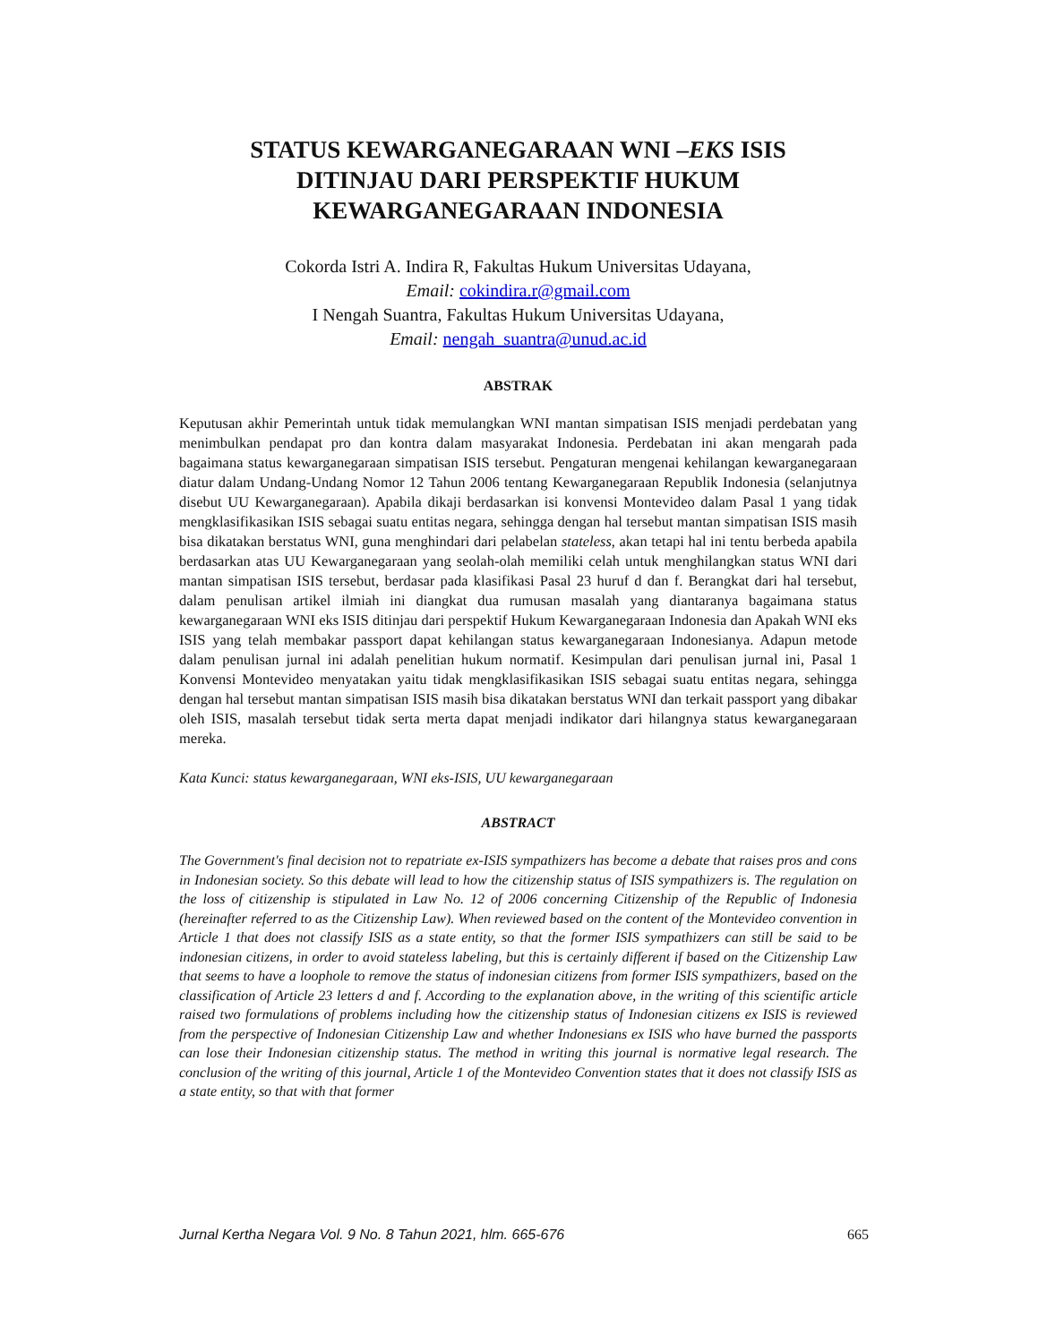STATUS KEWARGANEGARAAN WNI –EKS ISIS
DITINJAU DARI PERSPEKTIF HUKUM
KEWARGANEGARAAN INDONESIA
Cokorda Istri A. Indira R, Fakultas Hukum Universitas Udayana,
Email: cokindira.r@gmail.com
I Nengah Suantra, Fakultas Hukum Universitas Udayana,
Email: nengah_suantra@unud.ac.id
ABSTRAK
Keputusan akhir Pemerintah untuk tidak memulangkan WNI mantan simpatisan ISIS menjadi perdebatan yang menimbulkan pendapat pro dan kontra dalam masyarakat Indonesia. Perdebatan ini akan mengarah pada bagaimana status kewarganegaraan simpatisan ISIS tersebut. Pengaturan mengenai kehilangan kewarganegaraan diatur dalam Undang-Undang Nomor 12 Tahun 2006 tentang Kewarganegaraan Republik Indonesia (selanjutnya disebut UU Kewarganegaraan). Apabila dikaji berdasarkan isi konvensi Montevideo dalam Pasal 1 yang tidak mengklasifikasikan ISIS sebagai suatu entitas negara, sehingga dengan hal tersebut mantan simpatisan ISIS masih bisa dikatakan berstatus WNI, guna menghindari dari pelabelan stateless, akan tetapi hal ini tentu berbeda apabila berdasarkan atas UU Kewarganegaraan yang seolah-olah memiliki celah untuk menghilangkan status WNI dari mantan simpatisan ISIS tersebut, berdasar pada klasifikasi Pasal 23 huruf d dan f. Berangkat dari hal tersebut, dalam penulisan artikel ilmiah ini diangkat dua rumusan masalah yang diantaranya bagaimana status kewarganegaraan WNI eks ISIS ditinjau dari perspektif Hukum Kewarganegaraan Indonesia dan Apakah WNI eks ISIS yang telah membakar passport dapat kehilangan status kewarganegaraan Indonesianya. Adapun metode dalam penulisan jurnal ini adalah penelitian hukum normatif. Kesimpulan dari penulisan jurnal ini, Pasal 1 Konvensi Montevideo menyatakan yaitu tidak mengklasifikasikan ISIS sebagai suatu entitas negara, sehingga dengan hal tersebut mantan simpatisan ISIS masih bisa dikatakan berstatus WNI dan terkait passport yang dibakar oleh ISIS, masalah tersebut tidak serta merta dapat menjadi indikator dari hilangnya status kewarganegaraan mereka.
Kata Kunci: status kewarganegaraan, WNI eks-ISIS, UU kewarganegaraan
ABSTRACT
The Government's final decision not to repatriate ex-ISIS sympathizers has become a debate that raises pros and cons in Indonesian society. So this debate will lead to how the citizenship status of ISIS sympathizers is. The regulation on the loss of citizenship is stipulated in Law No. 12 of 2006 concerning Citizenship of the Republic of Indonesia (hereinafter referred to as the Citizenship Law). When reviewed based on the content of the Montevideo convention in Article 1 that does not classify ISIS as a state entity, so that the former ISIS sympathizers can still be said to be indonesian citizens, in order to avoid stateless labeling, but this is certainly different if based on the Citizenship Law that seems to have a loophole to remove the status of indonesian citizens from former ISIS sympathizers, based on the classification of Article 23 letters d and f. According to the explanation above, in the writing of this scientific article raised two formulations of problems including how the citizenship status of Indonesian citizens ex ISIS is reviewed from the perspective of Indonesian Citizenship Law and whether Indonesians ex ISIS who have burned the passports can lose their Indonesian citizenship status. The method in writing this journal is normative legal research. The conclusion of the writing of this journal, Article 1 of the Montevideo Convention states that it does not classify ISIS as a state entity, so that with that former
Jurnal Kertha Negara Vol. 9 No. 8 Tahun 2021, hlm. 665-676 665